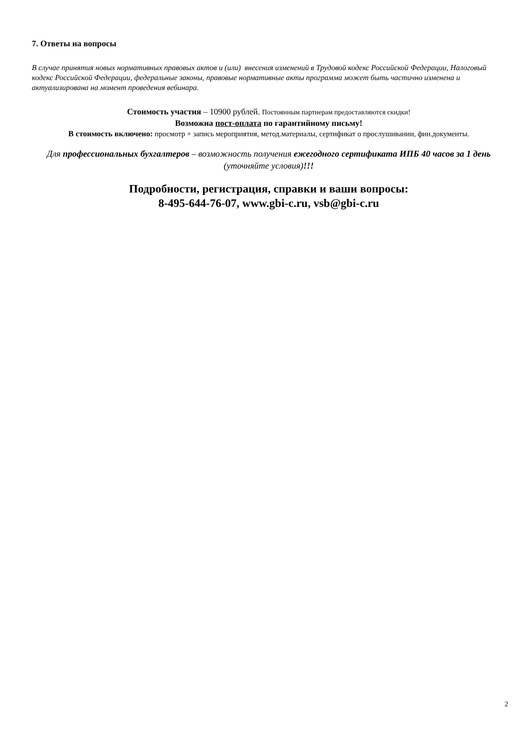7. Ответы на вопросы
В случае принятия новых нормативных правовых актов и (или) внесения изменений в Трудовой кодекс Российской Федерации, Налоговый кодекс Российской Федерации, федеральные законы, правовые нормативные акты программа может быть частично изменена и актуализирована на момент проведения вебинара.
Стоимость участия – 10900 рублей. Постоянным партнерам предоставляются скидки!
Возможна пост-оплата по гарантийному письму!
В стоимость включено: просмотр + запись мероприятия, метод.материалы, сертификат о прослушивании, фин.документы.
Для профессиональных бухгалтеров – возможность получения ежегодного сертификата ИПБ 40 часов за 1 день (уточняйте условия)!!!
Подробности, регистрация, справки и ваши вопросы:
8-495-644-76-07, www.gbi-c.ru, vsb@gbi-c.ru
2